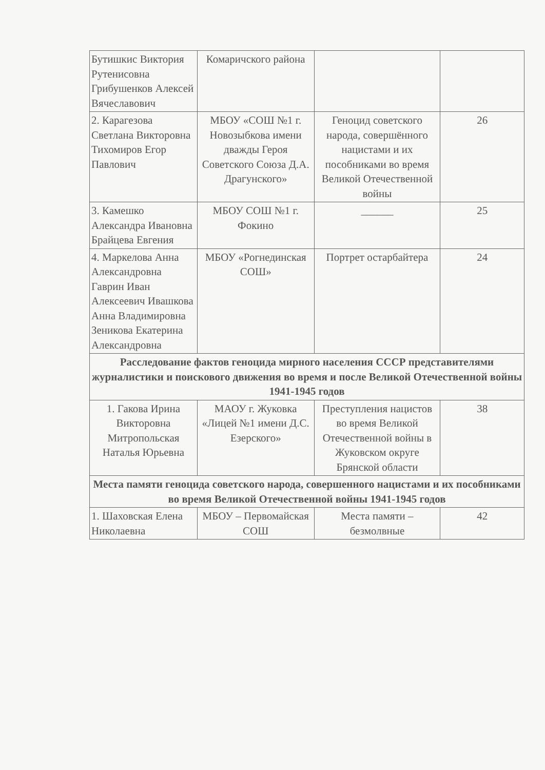| Бутишкис Виктория Рутенисовна Грибушенков Алексей Вячеславович | Комаричского района | | |
| 2. Карагезова Светлана Викторовна Тихомиров Егор Павлович | МБОУ «СОШ №1 г. Новозыбкова имени дважды Героя Советского Союза Д.А. Драгунского» | Геноцид советского народа, совершённого нацистами и их пособниками во время Великой Отечественной войны | 26 |
| 3. Камешко Александра Ивановна Брайцева Евгения | МБОУ СОШ №1 г. Фокино | ______ | 25 |
| 4. Маркелова Анна Александровна Гаврин Иван Алексеевич Ивашкова Анна Владимировна Зеникова Екатерина Александровна | МБОУ «Рогнединская СОШ» | Портрет остарбайтера | 24 |
| Расследование фактов геноцида мирного населения СССР представителями журналистики и поискового движения во время и после Великой Отечественной войны 1941-1945 годов | | | |
| 1. Гакова Ирина Викторовна Митропольская Наталья Юрьевна | МАОУ г. Жуковка «Лицей №1 имени Д.С. Езерского» | Преступления нацистов во время Великой Отечественной войны в Жуковском округе Брянской области | 38 |
| Места памяти геноцида советского народа, совершенного нацистами и их пособниками во время Великой Отечественной войны 1941-1945 годов | | | |
| 1. Шаховская Елена Николаевна | МБОУ – Первомайская СОШ | Места памяти – безмолвные | 42 |